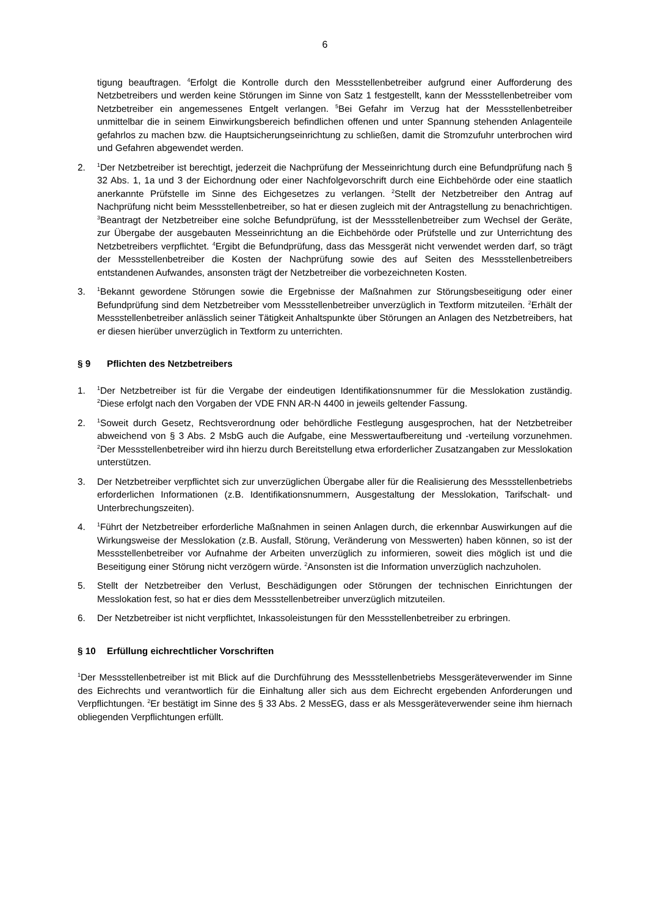6
tigung beauftragen. <sup>4</sup>Erfolgt die Kontrolle durch den Messstellenbetreiber aufgrund einer Aufforderung des Netzbetreibers und werden keine Störungen im Sinne von Satz 1 festgestellt, kann der Messstellenbetreiber vom Netzbetreiber ein angemessenes Entgelt verlangen. <sup>5</sup>Bei Gefahr im Verzug hat der Messstellenbetreiber unmittelbar die in seinem Einwirkungsbereich befindlichen offenen und unter Spannung stehenden Anlagenteile gefahrlos zu machen bzw. die Hauptsicherungseinrichtung zu schließen, damit die Stromzufuhr unterbrochen wird und Gefahren abgewendet werden.
2.
<sup>1</sup> Der Netzbetreiber ist berechtigt, jederzeit die Nachprüfung der Messeinrichtung durch eine Befundprüfung nach § 32 Abs. 1, 1a und 3 der Eichordnung oder einer Nachfolgevorschrift durch eine Eichbehörde oder eine staatlich anerkannte Prüfstelle im Sinne des Eichgesetzes zu verlangen. <sup>2</sup>Stellt der Netzbetreiber den Antrag auf Nachprüfung nicht beim Messstellenbetreiber, so hat er diesen zugleich mit der Antragstellung zu benachrichtigen. <sup>3</sup>Beantragt der Netzbetreiber eine solche Befundprüfung, ist der Messstellenbetreiber zum Wechsel der Geräte, zur Übergabe der ausgebauten Messeinrichtung an die Eichbehörde oder Prüfstelle und zur Unterrichtung des Netzbetreibers verpflichtet. <sup>4</sup>Ergibt die Befundprüfung, dass das Messgerät nicht verwendet werden darf, so trägt der Messstellenbetreiber die Kosten der Nachprüfung sowie des auf Seiten des Messstellenbetreibers entstandenen Aufwandes, ansonsten trägt der Netzbetreiber die vorbezeichneten Kosten.
3.
<sup>1</sup> Bekannt gewordene Störungen sowie die Ergebnisse der Maßnahmen zur Störungsbeseitigung oder einer Befundprüfung sind dem Netzbetreiber vom Messstellenbetreiber unverzüglich in Textform mitzuteilen. <sup>2</sup>Erhält der Messstellenbetreiber anlässlich seiner Tätigkeit Anhaltspunkte über Störungen an Anlagen des Netzbetreibers, hat er diesen hierüber unverzüglich in Textform zu unterrichten.
§ 9 Pflichten des Netzbetreibers
1.
<sup>1</sup> Der Netzbetreiber ist für die Vergabe der eindeutigen Identifikationsnummer für die Messlokation zuständig. <sup>2</sup>Diese erfolgt nach den Vorgaben der VDE FNN AR-N 4400 in jeweils geltender Fassung.
2.
<sup>1</sup> Soweit durch Gesetz, Rechtsverordnung oder behördliche Festlegung ausgesprochen, hat der Netzbetreiber abweichend von § 3 Abs. 2 MsbG auch die Aufgabe, eine Messwertaufbereitung und -verteilung vorzunehmen. <sup>2</sup>Der Messstellenbetreiber wird ihn hierzu durch Bereitstellung etwa erforderlicher Zusatzangaben zur Messlokation unterstützen.
3. Der Netzbetreiber verpflichtet sich zur unverzüglichen Übergabe aller für die Realisierung des Messstellenbetriebs erforderlichen Informationen (z.B. Identifikationsnummern, Ausgestaltung der Messlokation, Tarifschalt- und Unterbrechungszeiten).
4.
<sup>1</sup> Führt der Netzbetreiber erforderliche Maßnahmen in seinen Anlagen durch, die erkennbar Auswirkungen auf die Wirkungsweise der Messlokation (z.B. Ausfall, Störung, Veränderung von Messwerten) haben können, so ist der Messstellenbetreiber vor Aufnahme der Arbeiten unverzüglich zu informieren, soweit dies möglich ist und die Beseitigung einer Störung nicht verzögern würde. <sup>2</sup>Ansonsten ist die Information unverzüglich nachzuholen.
5. Stellt der Netzbetreiber den Verlust, Beschädigungen oder Störungen der technischen Einrichtungen der Messlokation fest, so hat er dies dem Messstellenbetreiber unverzüglich mitzuteilen.
6. Der Netzbetreiber ist nicht verpflichtet, Inkassoleistungen für den Messstellenbetreiber zu erbringen.
§ 10 Erfüllung eichrechtlicher Vorschriften
<sup>1</sup> Der Messstellenbetreiber ist mit Blick auf die Durchführung des Messstellenbetriebs Messgeräteverwender im Sinne des Eichrechts und verantwortlich für die Einhaltung aller sich aus dem Eichrecht ergebenden Anforderungen und Verpflichtungen. <sup>2</sup>Er bestätigt im Sinne des § 33 Abs. 2 MessEG, dass er als Messgeräteverwender seine ihm hiernach obliegenden Verpflichtungen erfüllt.